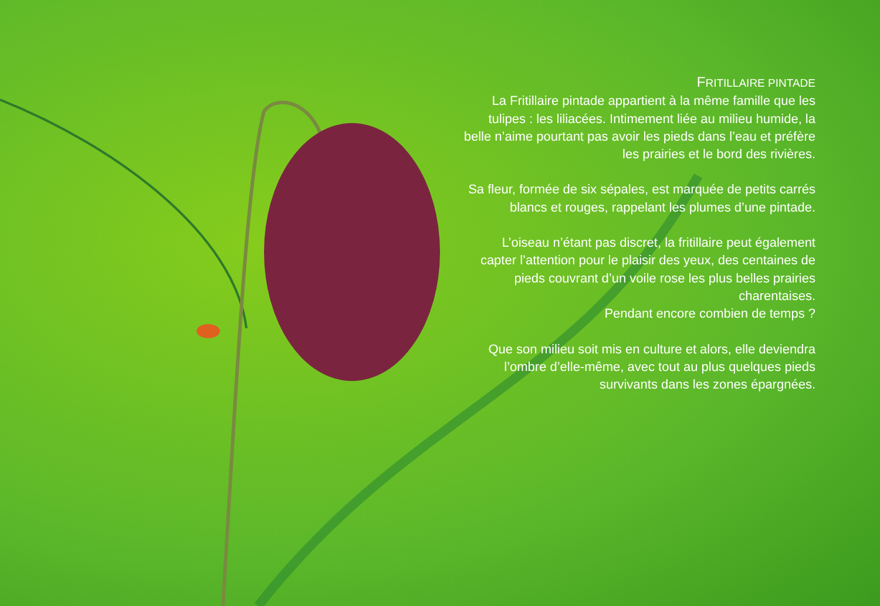FRITILLAIRE PINTADE
La Fritillaire pintade appartient à la même famille que les tulipes : les liliacées. Intimement liée au milieu humide, la belle n’aime pourtant pas avoir les pieds dans l’eau et préfère les prairies et le bord des rivières.
Sa fleur, formée de six sépales, est marquée de petits carrés blancs et rouges, rappelant les plumes d’une pintade.
L’oiseau n’étant pas discret, la fritillaire peut également capter l’attention pour le plaisir des yeux, des centaines de pieds couvrant d’un voile rose les plus belles prairies charentaises.
Pendant encore combien de temps ?
Que son milieu soit mis en culture et alors, elle deviendra l’ombre d’elle-même, avec tout au plus quelques pieds survivants dans les zones épargnées.